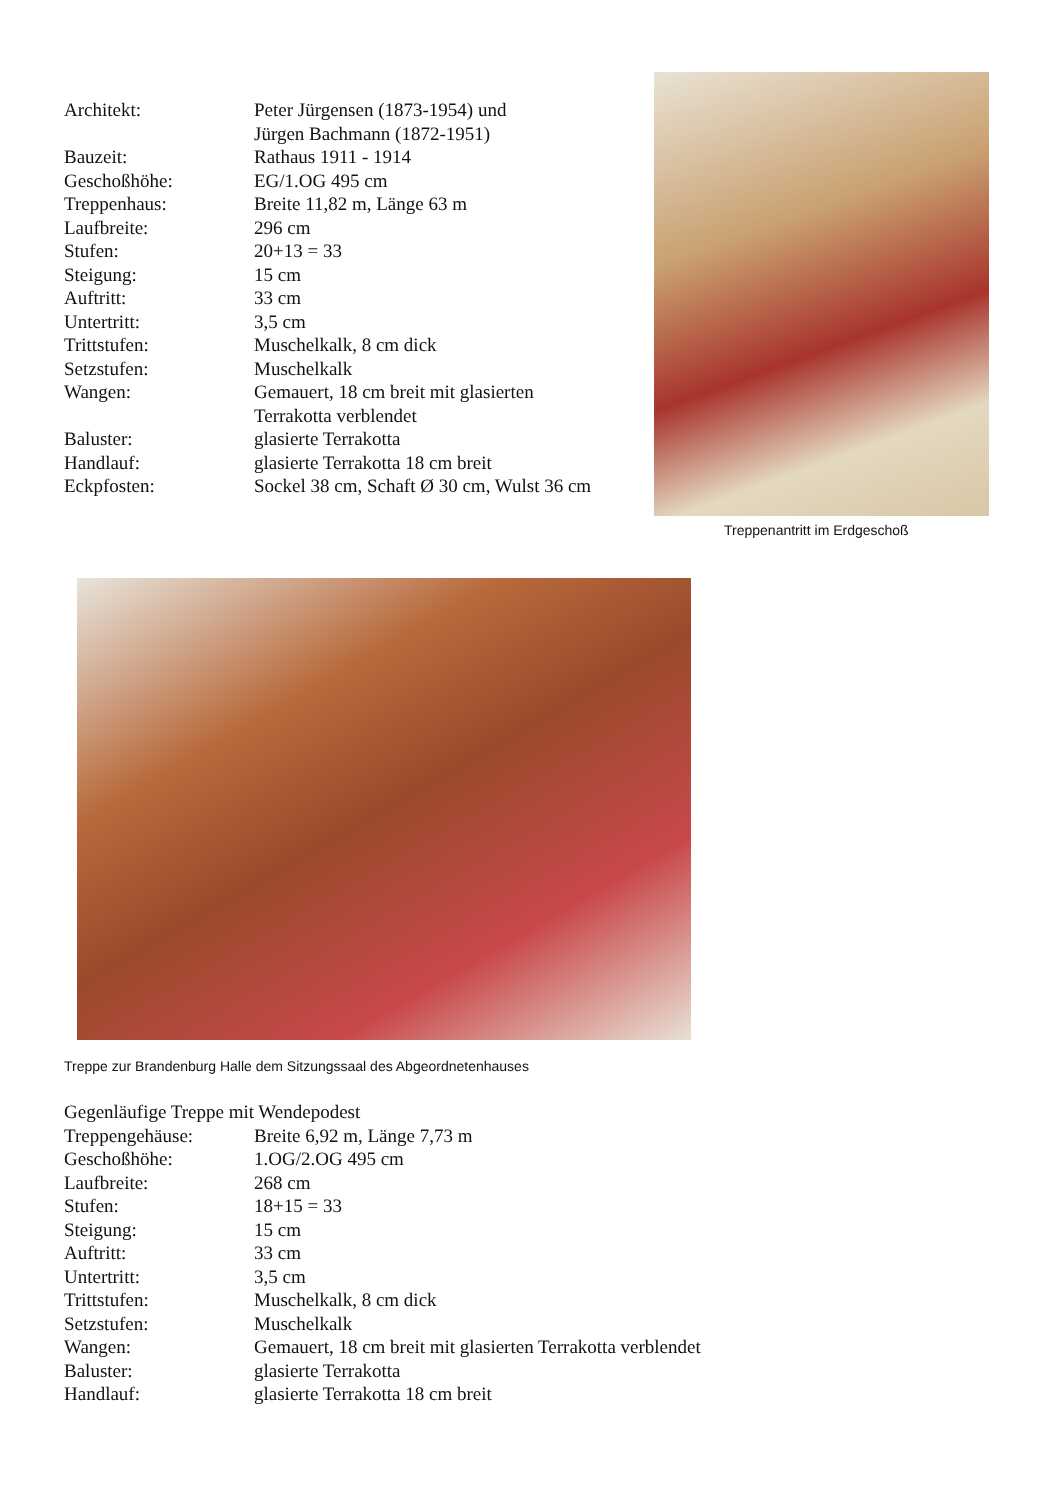| Architekt: | Peter Jürgensen (1873-1954) und Jürgen Bachmann (1872-1951) |
| Bauzeit: | Rathaus 1911 - 1914 |
| Geschoßhöhe: | EG/1.OG 495 cm |
| Treppenhaus: | Breite 11,82 m, Länge 63 m |
| Laufbreite: | 296 cm |
| Stufen: | 20+13 = 33 |
| Steigung: | 15 cm |
| Auftritt: | 33 cm |
| Untertritt: | 3,5 cm |
| Trittstufen: | Muschelkalk, 8 cm dick |
| Setzstufen: | Muschelkalk |
| Wangen: | Gemauert, 18 cm breit mit glasierten Terrakotta verblendet |
| Baluster: | glasierte Terrakotta |
| Handlauf: | glasierte Terrakotta 18 cm breit |
| Eckpfosten: | Sockel 38 cm, Schaft Ø 30 cm, Wulst 36 cm |
Treppenantritt im Erdgeschoß
Treppe zur Brandenburg Halle dem Sitzungssaal des Abgeordnetenhauses
Gegenläufige Treppe mit Wendepodest
| Treppengehäuse: | Breite 6,92 m, Länge 7,73 m |
| Geschoßhöhe: | 1.OG/2.OG 495 cm |
| Laufbreite: | 268 cm |
| Stufen: | 18+15 = 33 |
| Steigung: | 15 cm |
| Auftritt: | 33 cm |
| Untertritt: | 3,5 cm |
| Trittstufen: | Muschelkalk, 8 cm dick |
| Setzstufen: | Muschelkalk |
| Wangen: | Gemauert, 18 cm breit mit glasierten Terrakotta verblendet |
| Baluster: | glasierte Terrakotta |
| Handlauf: | glasierte Terrakotta 18 cm breit |